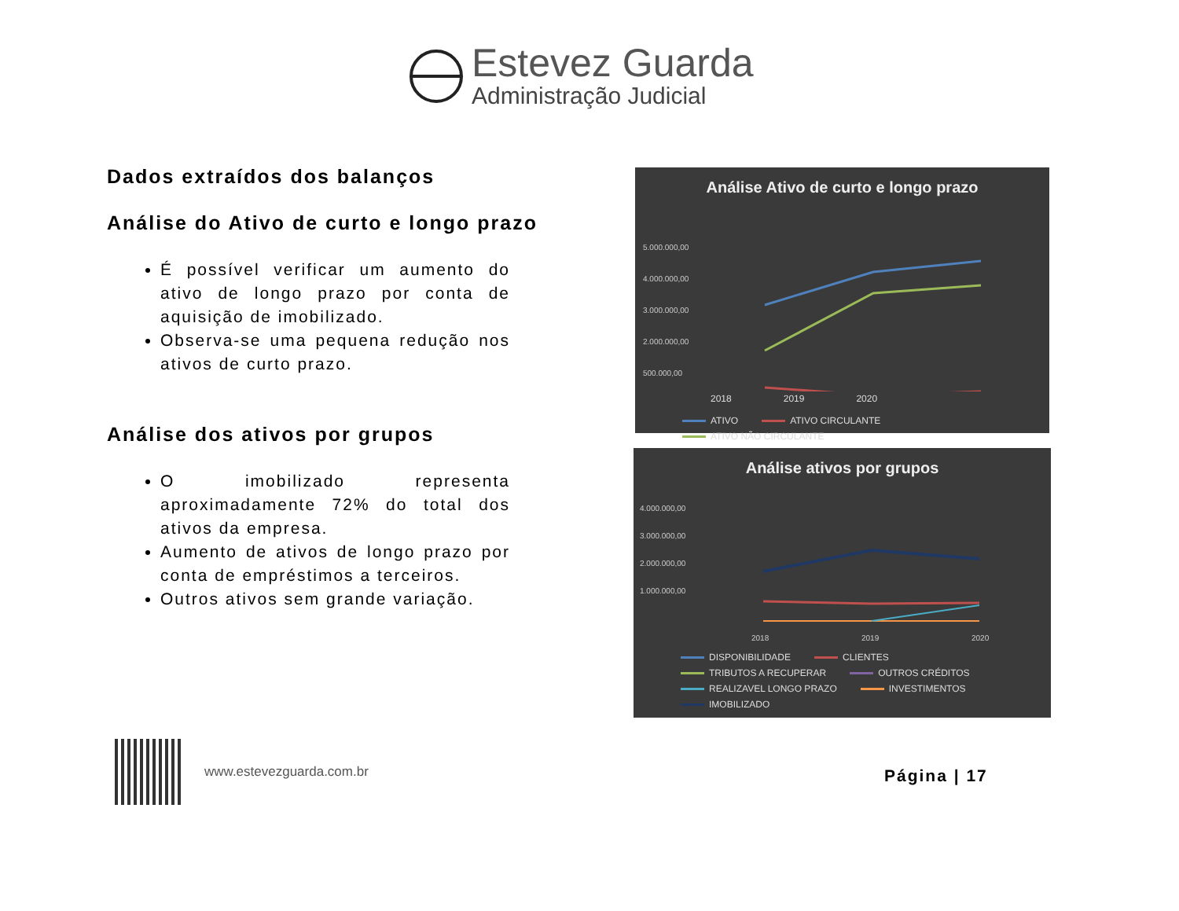Estevez Guarda
Administração Judicial
Dados extraídos dos balanços
Análise do Ativo de curto e longo prazo
É possível verificar um aumento do ativo de longo prazo por conta de aquisição de imobilizado.
Observa-se uma pequena redução nos ativos de curto prazo.
Análise dos ativos por grupos
O imobilizado representa aproximadamente 72% do total dos ativos da empresa.
Aumento de ativos de longo prazo por conta de empréstimos a terceiros.
Outros ativos sem grande variação.
Análise Ativo de curto e longo prazo
5.000.000,00
4.000.000,00
3.000.000,00
2.000.000,00
500.000,00
2018 2019 2020
ATIVO ATIVO CIRCULANTE ATIVO NÃO CIRCULANTE
Análise ativos por grupos
4.000.000,00
3.000.000,00
2.000.000,00
1.000.000,00
2018
2019
2020
DISPONIBILIDADE CLIENTES TRIBUTOS A RECUPERAR OUTROS CRÉDITOS REALIZAVEL LONGO PRAZO INVESTIMENTOS IMOBILIZADO
www.estevezguarda.com.br
Página | 17